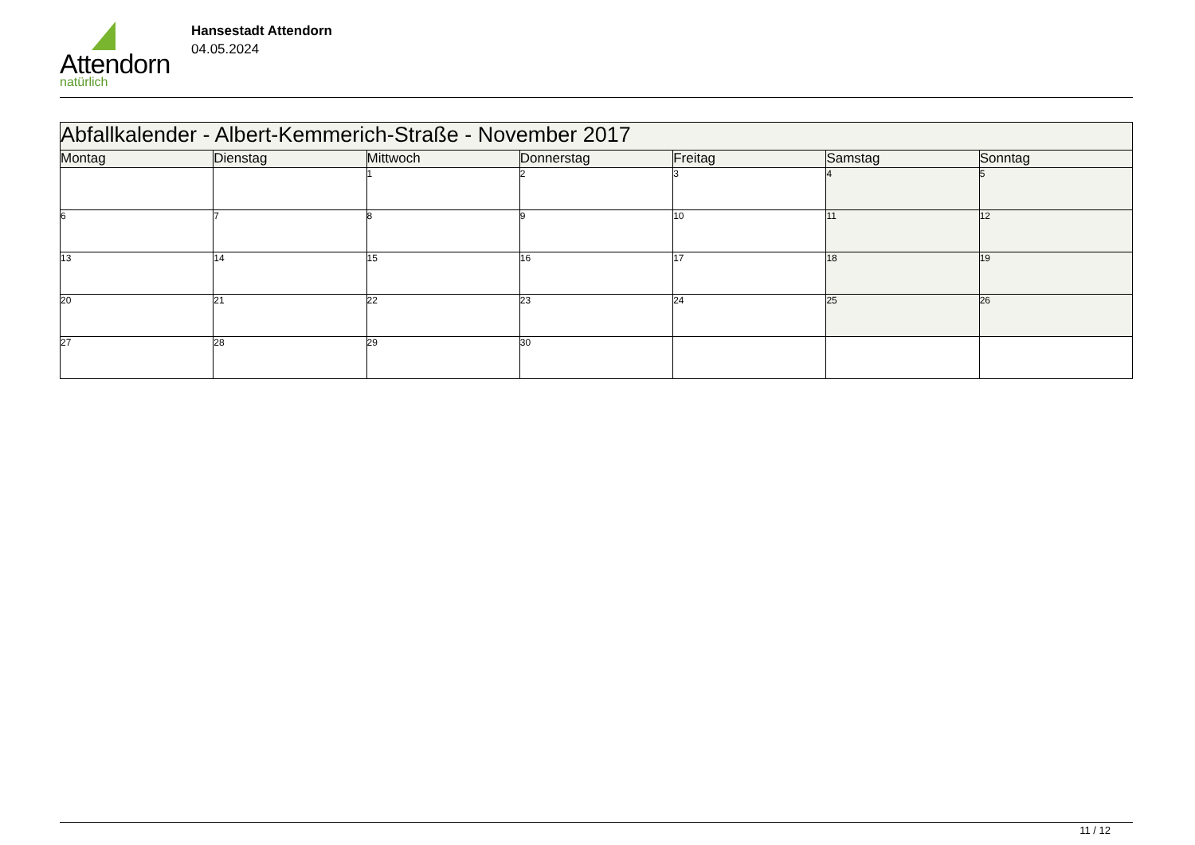Attendorn
natürlich
Hansestadt Attendorn
04.05.2024
| Abfallkalender - Albert-Kemmerich-Straße - November 2017 | | | | | | |
| --- | --- | --- | --- | --- | --- | --- |
| Montag | Dienstag | Mittwoch | Donnerstag | Freitag | Samstag | Sonntag |
| | | 1 | 2 | 3 | 4 | 5 |
| 6 | 7 | 8 | 9 | 10 | 11 | 12 |
| 13 | 14 | 15 | 16 | 17 | 18 | 19 |
| 20 | 21 | 22 | 23 | 24 | 25 | 26 |
| 27 | 28 | 29 | 30 | | | |
11 / 12